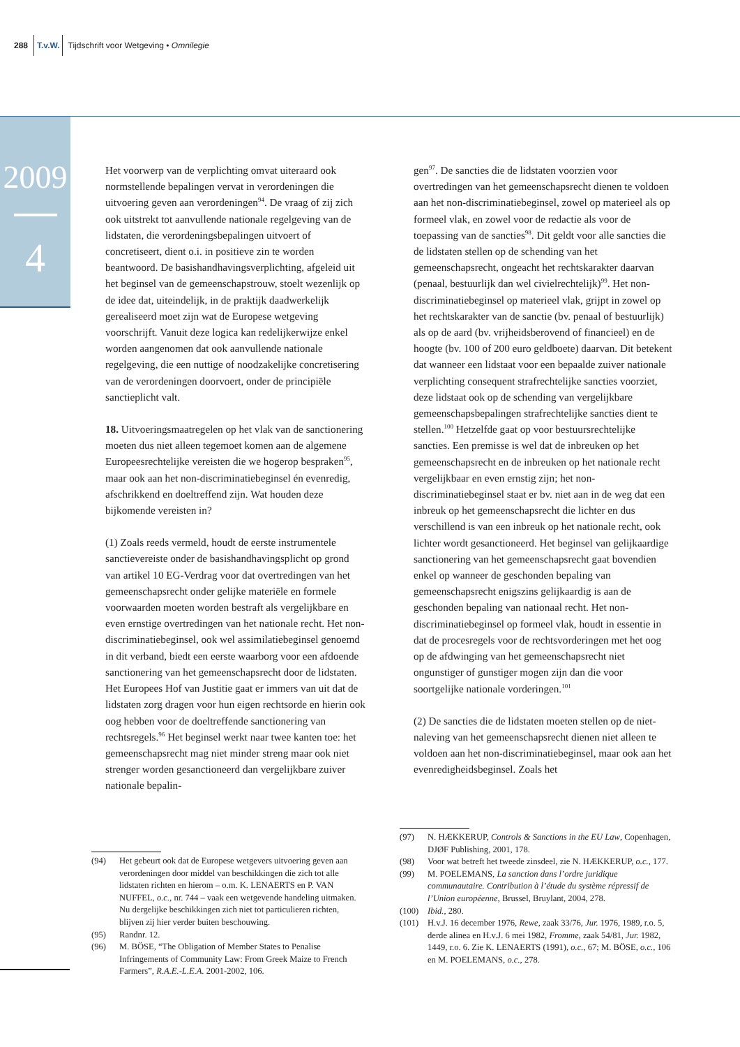288 T.v.W. Tijdschrift voor Wetgeving • Omnilegie
2009
4
Het voorwerp van de verplichting omvat uiteraard ook normstellende bepalingen vervat in verordeningen die uitvoering geven aan verordeningen<sup>94</sup>. De vraag of zij zich ook uitstrekt tot aanvullende nationale regelgeving van de lidstaten, die verordeningsbepalingen uitvoert of concretiseert, dient o.i. in positieve zin te worden beantwoord. De basishandhavingsverplichting, afgeleid uit het beginsel van de gemeenschapstrouw, stoelt wezenlijk op de idee dat, uiteindelijk, in de praktijk daadwerkelijk gerealiseerd moet zijn wat de Europese wetgeving voorschrijft. Vanuit deze logica kan redelijkerwijze enkel worden aangenomen dat ook aanvullende nationale regelgeving, die een nuttige of noodzakelijke concretisering van de verordeningen doorvoert, onder de principiële sanctieplicht valt.
18. Uitvoeringsmaatregelen op het vlak van de sanctionering moeten dus niet alleen tegemoet komen aan de algemene Europeesrechtelijke vereisten die we hogerop bespraken<sup>95</sup>, maar ook aan het non-discriminatiebeginsel én evenredig, afschrikkend en doeltreffend zijn. Wat houden deze bijkomende vereisten in?
(1) Zoals reeds vermeld, houdt de eerste instrumentele sanctievereiste onder de basishandhavingsplicht op grond van artikel 10 EG-Verdrag voor dat overtredingen van het gemeenschapsrecht onder gelijke materiële en formele voorwaarden moeten worden bestraft als vergelijkbare en even ernstige overtredingen van het nationale recht. Het non-discriminatiebeginsel, ook wel assimilatiebeginsel genoemd in dit verband, biedt een eerste waarborg voor een afdoende sanctionering van het gemeenschapsrecht door de lidstaten. Het Europees Hof van Justitie gaat er immers van uit dat de lidstaten zorg dragen voor hun eigen rechtsorde en hierin ook oog hebben voor de doeltreffende sanctionering van rechtsregels.<sup>96</sup> Het beginsel werkt naar twee kanten toe: het gemeenschapsrecht mag niet minder streng maar ook niet strenger worden gesanctioneerd dan vergelijkbare zuiver nationale bepalin-
gen<sup>97</sup>. De sancties die de lidstaten voorzien voor overtredingen van het gemeenschapsrecht dienen te voldoen aan het non-discriminatiebeginsel, zowel op materieel als op formeel vlak, en zowel voor de redactie als voor de toepassing van de sancties<sup>98</sup>. Dit geldt voor alle sancties die de lidstaten stellen op de schending van het gemeenschapsrecht, ongeacht het rechtskarakter daarvan (penaal, bestuurlijk dan wel civielrechtelijk)<sup>99</sup>. Het non-discriminatiebeginsel op materieel vlak, grijpt in zowel op het rechtskarakter van de sanctie (bv. penaal of bestuurlijk) als op de aard (bv. vrijheidsberovend of financieel) en de hoogte (bv. 100 of 200 euro geldboete) daarvan. Dit betekent dat wanneer een lidstaat voor een bepaalde zuiver nationale verplichting consequent strafrechtelijke sancties voorziet, deze lidstaat ook op de schending van vergelijkbare gemeenschapsbepalingen strafrechtelijke sancties dient te stellen.<sup>100</sup> Hetzelfde gaat op voor bestuursrechtelijke sancties. Een premisse is wel dat de inbreuken op het gemeenschapsrecht en de inbreuken op het nationale recht vergelijkbaar en even ernstig zijn; het non-discriminatiebeginsel staat er bv. niet aan in de weg dat een inbreuk op het gemeenschapsrecht die lichter en dus verschillend is van een inbreuk op het nationale recht, ook lichter wordt gesanctioneerd. Het beginsel van gelijkaardige sanctionering van het gemeenschapsrecht gaat bovendien enkel op wanneer de geschonden bepaling van gemeenschapsrecht enigszins gelijkaardig is aan de geschonden bepaling van nationaal recht. Het non-discriminatiebeginsel op formeel vlak, houdt in essentie in dat de procesregels voor de rechtsvorderingen met het oog op de afdwinging van het gemeenschapsrecht niet ongunstiger of gunstiger mogen zijn dan die voor soortgelijke nationale vorderingen.<sup>101</sup>
(2) De sancties die de lidstaten moeten stellen op de niet-naleving van het gemeenschapsrecht dienen niet alleen te voldoen aan het non-discriminatiebeginsel, maar ook aan het evenredigheidsbeginsel. Zoals het
(94) Het gebeurt ook dat de Europese wetgevers uitvoering geven aan verordeningen door middel van beschikkingen die zich tot alle lidstaten richten en hierom – o.m. K. LENAERTS en P. VAN NUFFEL, o.c., nr. 744 – vaak een wetgevende handeling uitmaken. Nu dergelijke beschikkingen zich niet tot particulieren richten, blijven zij hier verder buiten beschouwing.
(95) Randnr. 12.
(96) M. BÖSE, “The Obligation of Member States to Penalise Infringements of Community Law: From Greek Maize to French Farmers”, R.A.E.-L.E.A. 2001-2002, 106.
(97) N. HÆKKERUP, Controls & Sanctions in the EU Law, Copenhagen, DJØF Publishing, 2001, 178.
(98) Voor wat betreft het tweede zinsdeel, zie N. HÆKKERUP, o.c., 177.
(99) M. POELEMANS, La sanction dans l’ordre juridique communautaire. Contribution à l’étude du système répressif de l’Union européenne, Brussel, Bruylant, 2004, 278.
(100) Ibid., 280.
(101) H.v.J. 16 december 1976, Rewe, zaak 33/76, Jur. 1976, 1989, r.o. 5, derde alinea en H.v.J. 6 mei 1982, Fromme, zaak 54/81, Jur. 1982, 1449, r.o. 6. Zie K. LENAERTS (1991), o.c., 67; M. BÖSE, o.c., 106 en M. POELEMANS, o.c., 278.